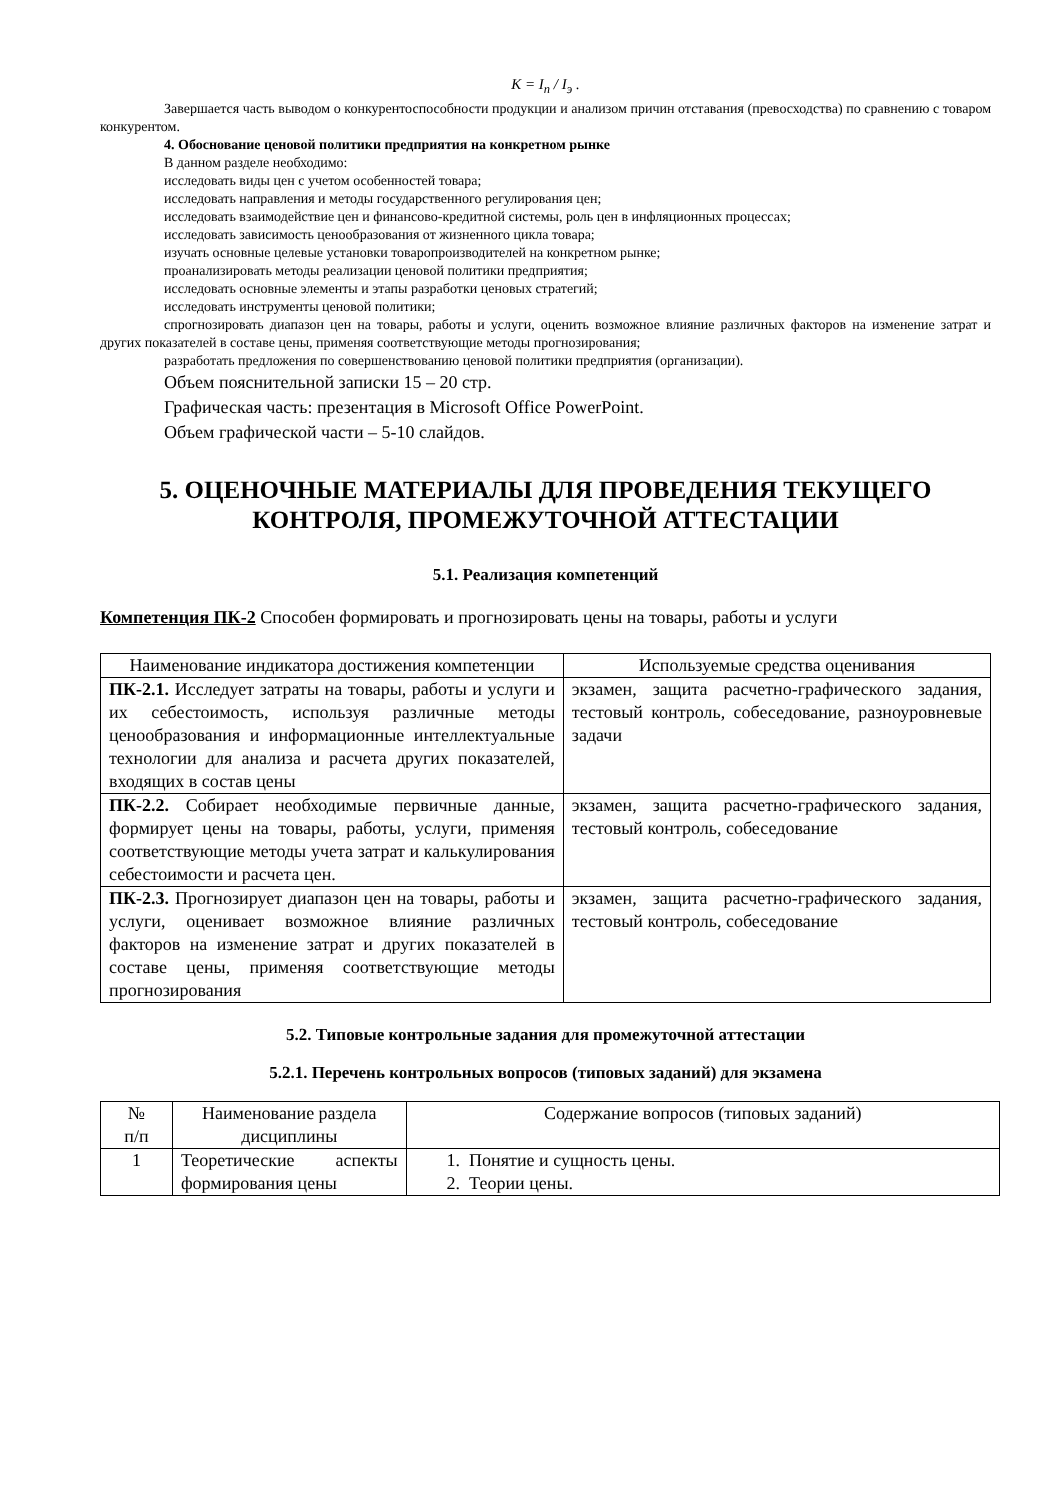K = I<sub>п</sub> / I<sub>э</sub> .
Завершается часть выводом о конкурентоспособности продукции и анализом причин отставания (превосходства) по сравнению с товаром конкурентом.
4. Обоснование ценовой политики предприятия на конкретном рынке
В данном разделе необходимо:
исследовать виды цен с учетом особенностей товара;
исследовать направления и методы государственного регулирования цен;
исследовать взаимодействие цен и финансово-кредитной системы, роль цен в инфляционных процессах;
исследовать зависимость ценообразования от жизненного цикла товара;
изучать основные целевые установки товаропроизводителей на конкретном рынке;
проанализировать методы реализации ценовой политики предприятия;
исследовать основные элементы и этапы разработки ценовых стратегий;
исследовать инструменты ценовой политики;
спрогнозировать диапазон цен на товары, работы и услуги, оценить возможное влияние различных факторов на изменение затрат и других показателей в составе цены, применяя соответствующие методы прогнозирования;
разработать предложения по совершенствованию ценовой политики предприятия (организации).
Объем пояснительной записки 15 – 20 стр.
Графическая часть: презентация в Microsoft Office PowerPoint.
Объем графической части – 5-10 слайдов.
5. ОЦЕНОЧНЫЕ МАТЕРИАЛЫ ДЛЯ ПРОВЕДЕНИЯ ТЕКУЩЕГО
КОНТРОЛЯ, ПРОМЕЖУТОЧНОЙ АТТЕСТАЦИИ
5.1. Реализация компетенций
Компетенция ПК-2 Способен формировать и прогнозировать цены на товары, работы и услуги
| Наименование индикатора достижения компетенции | Используемые средства оценивания |
| --- | --- |
| ПК-2.1. Исследует затраты на товары, работы и услуги и их себестоимость, используя различные методы ценообразования и информационные интеллектуальные технологии для анализа и расчета других показателей, входящих в состав цены | экзамен, защита расчетно-графического задания, тестовый контроль, собеседование, разноуровневые задачи |
| ПК-2.2. Собирает необходимые первичные данные, формирует цены на товары, работы, услуги, применяя соответствующие методы учета затрат и калькулирования себестоимости и расчета цен. | экзамен, защита расчетно-графического задания, тестовый контроль, собеседование |
| ПК-2.3. Прогнозирует диапазон цен на товары, работы и услуги, оценивает возможное влияние различных факторов на изменение затрат и других показателей в составе цены, применяя соответствующие методы прогнозирования | экзамен, защита расчетно-графического задания, тестовый контроль, собеседование |
5.2. Типовые контрольные задания для промежуточной аттестации
5.2.1. Перечень контрольных вопросов (типовых заданий) для экзамена
| № п/п | Наименование раздела дисциплины | Содержание вопросов (типовых заданий) |
| --- | --- | --- |
| 1 | Теоретические аспекты формирования цены | 1. Понятие и сущность цены. 2. Теории цены. |